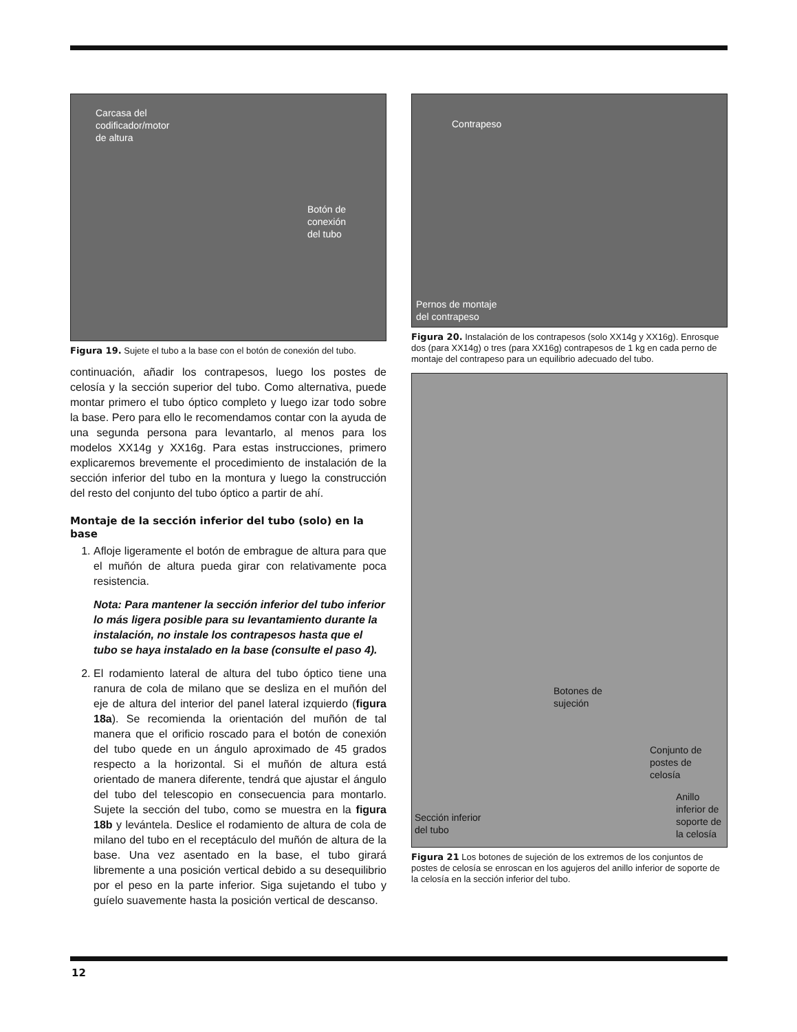Carcasa del
codificador/motor
de altura
Botón de
conexión
del tubo
Figura 19. Sujete el tubo a la base con el botón de conexión del tubo.
continuación, añadir los contrapesos, luego los postes de celosía y la sección superior del tubo. Como alternativa, puede montar primero el tubo óptico completo y luego izar todo sobre la base. Pero para ello le recomendamos contar con la ayuda de una segunda persona para levantarlo, al menos para los modelos XX14g y XX16g. Para estas instrucciones, primero explicaremos brevemente el procedimiento de instalación de la sección inferior del tubo en la montura y luego la construcción del resto del conjunto del tubo óptico a partir de ahí.
Montaje de la sección inferior del tubo (solo) en la base
1. Afloje ligeramente el botón de embrague de altura para que el muñón de altura pueda girar con relativamente poca resistencia.
Nota: Para mantener la sección inferior del tubo inferior lo más ligera posible para su levantamiento durante la instalación, no instale los contrapesos hasta que el tubo se haya instalado en la base (consulte el paso 4).
2. El rodamiento lateral de altura del tubo óptico tiene una ranura de cola de milano que se desliza en el muñón del eje de altura del interior del panel lateral izquierdo (figura 18a). Se recomienda la orientación del muñón de tal manera que el orificio roscado para el botón de conexión del tubo quede en un ángulo aproximado de 45 grados respecto a la horizontal. Si el muñón de altura está orientado de manera diferente, tendrá que ajustar el ángulo del tubo del telescopio en consecuencia para montarlo. Sujete la sección del tubo, como se muestra en la figura 18b y levántela. Deslice el rodamiento de altura de cola de milano del tubo en el receptáculo del muñón de altura de la base. Una vez asentado en la base, el tubo girará libremente a una posición vertical debido a su desequilibrio por el peso en la parte inferior. Siga sujetando el tubo y guíelo suavemente hasta la posición vertical de descanso.
Contrapeso
Pernos de montaje
del contrapeso
Figura 20. Instalación de los contrapesos (solo XX14g y XX16g). Enrosque dos (para XX14g) o tres (para XX16g) contrapesos de 1 kg en cada perno de montaje del contrapeso para un equilibrio adecuado del tubo.
Conjunto de
postes de
celosía
Botones de
sujeción
Anillo
inferior de
soporte de
la celosía
Sección inferior
del tubo
Figura 21 Los botones de sujeción de los extremos de los conjuntos de postes de celosía se enroscan en los agujeros del anillo inferior de soporte de la celosía en la sección inferior del tubo.
12